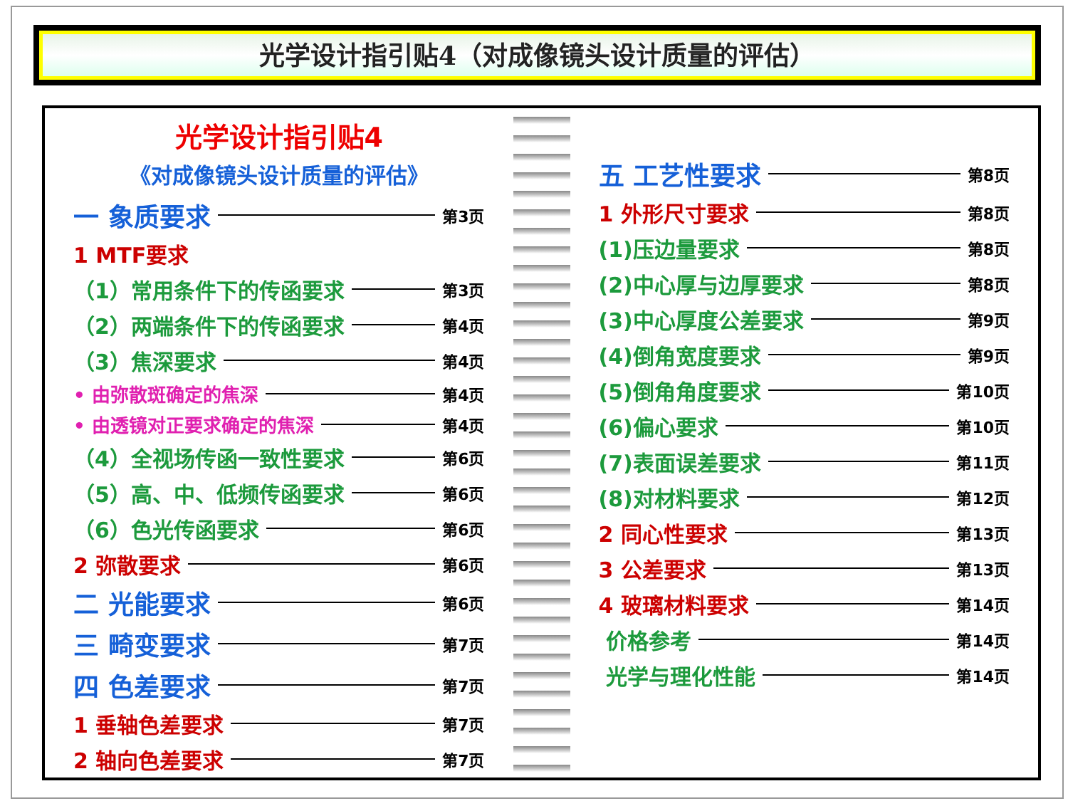光学设计指引贴4（对成像镜头设计质量的评估）
光学设计指引贴4
《对成像镜头设计质量的评估》
一 象质要求 第3页
1 MTF要求
（1）常用条件下的传函要求 第3页
（2）两端条件下的传函要求 第4页
（3）焦深要求 第4页
• 由弥散斑确定的焦深 第4页
• 由透镜对正要求确定的焦深 第4页
（4）全视场传函一致性要求 第6页
（5）高、中、低频传函要求 第6页
（6）色光传函要求 第6页
2 弥散要求 第6页
二 光能要求 第6页
三 畸变要求 第7页
四 色差要求 第7页
1 垂轴色差要求 第7页
2 轴向色差要求 第7页
五 工艺性要求 第8页
1 外形尺寸要求 第8页
(1)压边量要求 第8页
(2)中心厚与边厚要求 第8页
(3)中心厚度公差要求 第9页
(4)倒角宽度要求 第9页
(5)倒角角度要求 第10页
(6)偏心要求 第10页
(7)表面误差要求 第11页
(8)对材料要求 第12页
2 同心性要求 第13页
3 公差要求 第13页
4 玻璃材料要求 第14页
价格参考 第14页
光学与理化性能 第14页